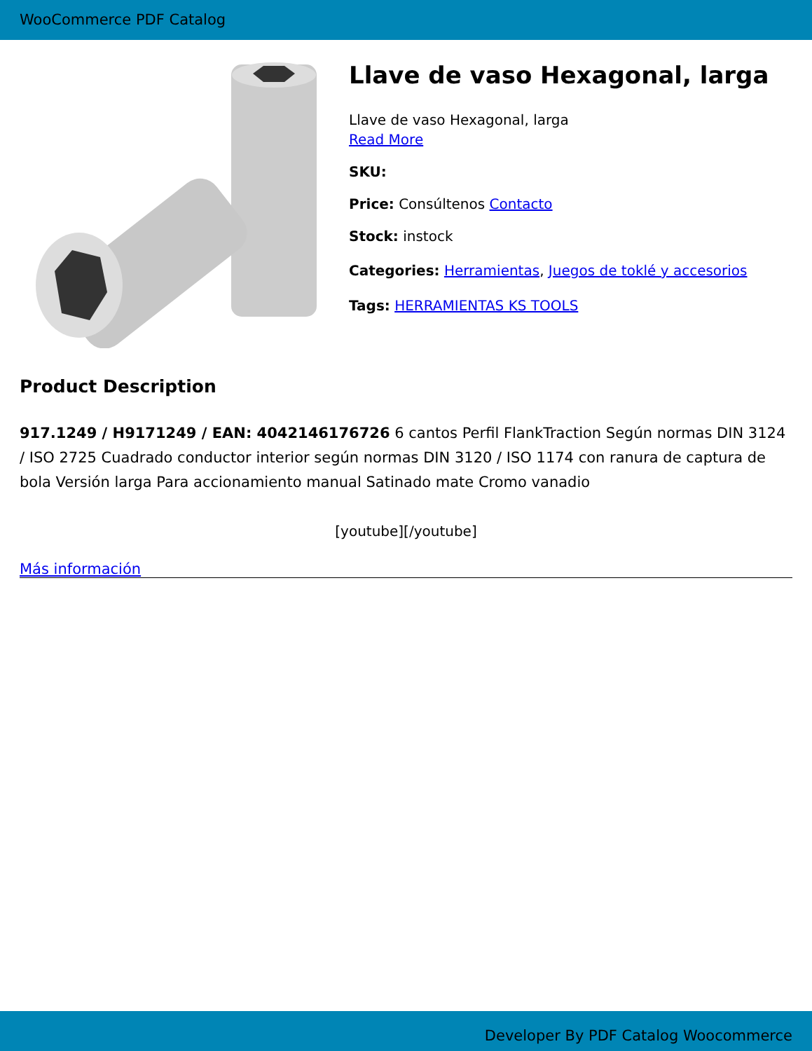WooCommerce PDF Catalog
Llave de vaso Hexagonal, larga
Llave de vaso Hexagonal, larga
Read More
SKU:
Price: Consúltenos Contacto
Stock: instock
Categories: Herramientas, Juegos de toklé y accesorios
Tags: HERRAMIENTAS KS TOOLS
Product Description
917.1249 / H9171249 / EAN: 4042146176726 6 cantos Perfil FlankTraction Según normas DIN 3124 / ISO 2725 Cuadrado conductor interior según normas DIN 3120 / ISO 1174 con ranura de captura de bola Versión larga Para accionamiento manual Satinado mate Cromo vanadio
[youtube][/youtube]
Más información
Developer By PDF Catalog Woocommerce